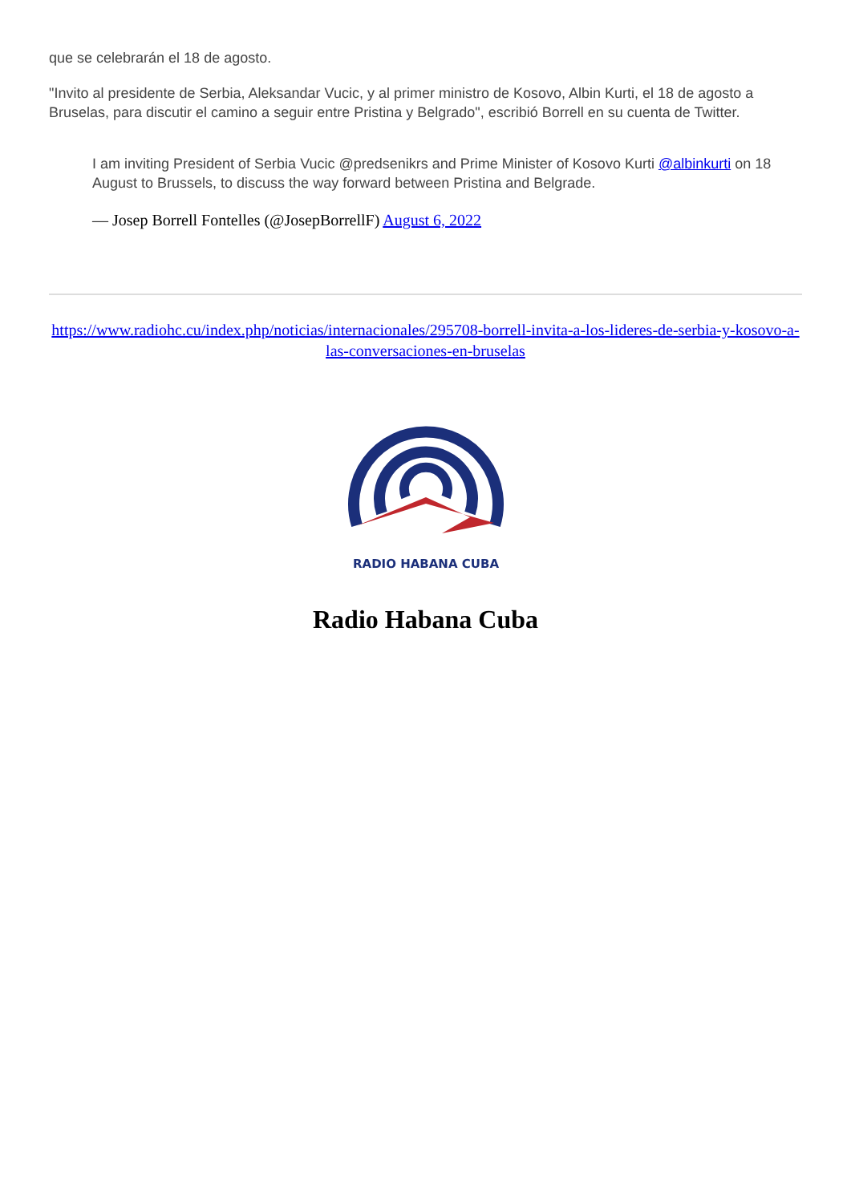que se celebrarán el 18 de agosto.
"Invito al presidente de Serbia, Aleksandar Vucic, y al primer ministro de Kosovo, Albin Kurti, el 18 de agosto a Bruselas, para discutir el camino a seguir entre Pristina y Belgrado", escribió Borrell en su cuenta de Twitter.
I am inviting President of Serbia Vucic @predsenikrs and Prime Minister of Kosovo Kurti @albinkurti on 18 August to Brussels, to discuss the way forward between Pristina and Belgrade.
— Josep Borrell Fontelles (@JosepBorrellF) August 6, 2022
https://www.radiohc.cu/index.php/noticias/internacionales/295708-borrell-invita-a-los-lideres-de-serbia-y-kosovo-a-las-conversaciones-en-bruselas
RADIO HABANA CUBA
Radio Habana Cuba